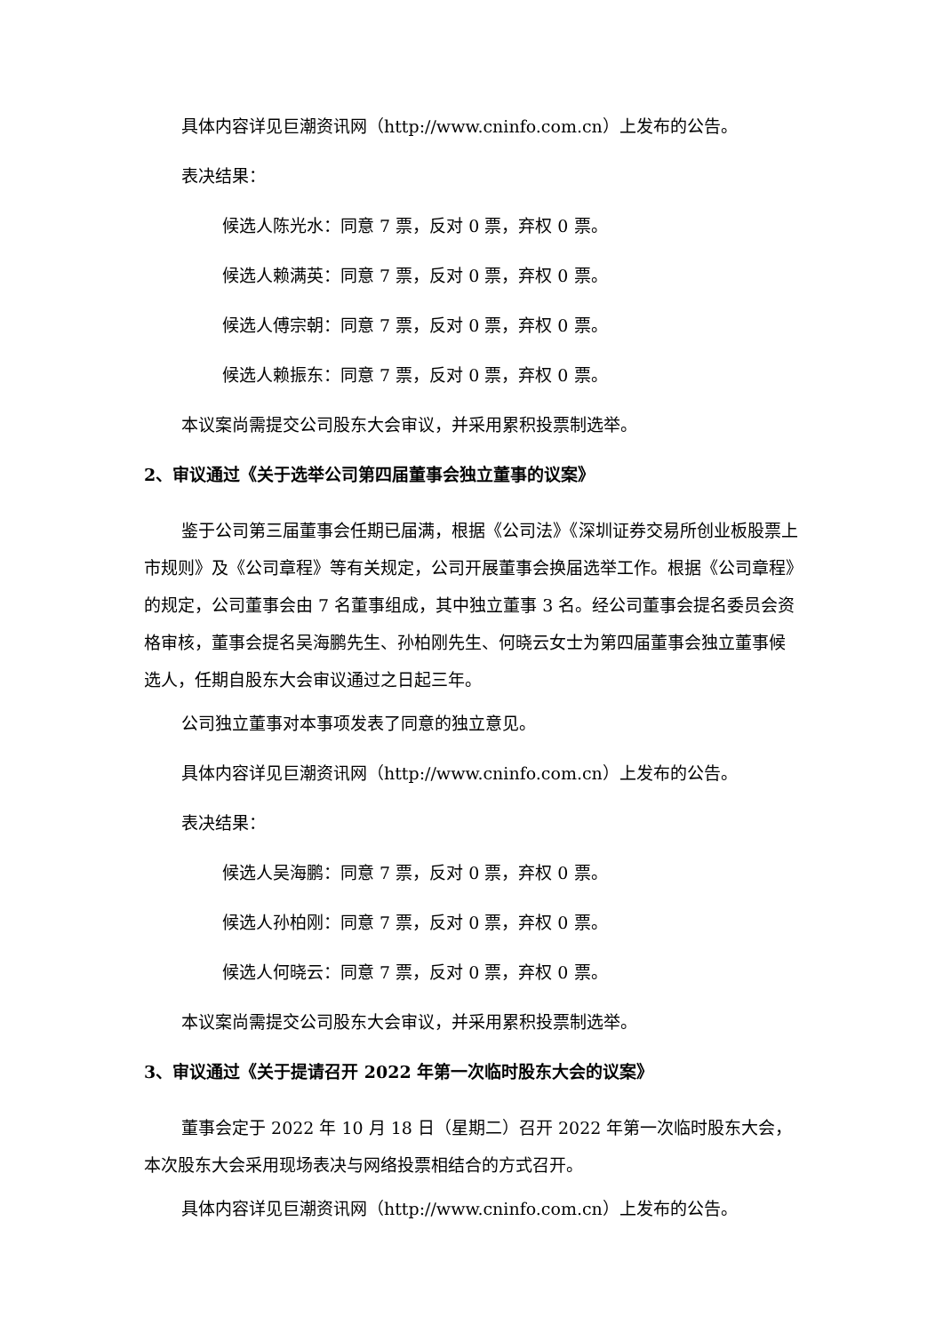具体内容详见巨潮资讯网（http://www.cninfo.com.cn）上发布的公告。
表决结果：
候选人陈光水：同意 7 票，反对 0 票，弃权 0 票。
候选人赖满英：同意 7 票，反对 0 票，弃权 0 票。
候选人傅宗朝：同意 7 票，反对 0 票，弃权 0 票。
候选人赖振东：同意 7 票，反对 0 票，弃权 0 票。
本议案尚需提交公司股东大会审议，并采用累积投票制选举。
2、审议通过《关于选举公司第四届董事会独立董事的议案》
鉴于公司第三届董事会任期已届满，根据《公司法》《深圳证券交易所创业板股票上市规则》及《公司章程》等有关规定，公司开展董事会换届选举工作。根据《公司章程》的规定，公司董事会由 7 名董事组成，其中独立董事 3 名。经公司董事会提名委员会资格审核，董事会提名吴海鹏先生、孙柏刚先生、何晓云女士为第四届董事会独立董事候选人，任期自股东大会审议通过之日起三年。
公司独立董事对本事项发表了同意的独立意见。
具体内容详见巨潮资讯网（http://www.cninfo.com.cn）上发布的公告。
表决结果：
候选人吴海鹏：同意 7 票，反对 0 票，弃权 0 票。
候选人孙柏刚：同意 7 票，反对 0 票，弃权 0 票。
候选人何晓云：同意 7 票，反对 0 票，弃权 0 票。
本议案尚需提交公司股东大会审议，并采用累积投票制选举。
3、审议通过《关于提请召开 2022 年第一次临时股东大会的议案》
董事会定于 2022 年 10 月 18 日（星期二）召开 2022 年第一次临时股东大会，本次股东大会采用现场表决与网络投票相结合的方式召开。
具体内容详见巨潮资讯网（http://www.cninfo.com.cn）上发布的公告。